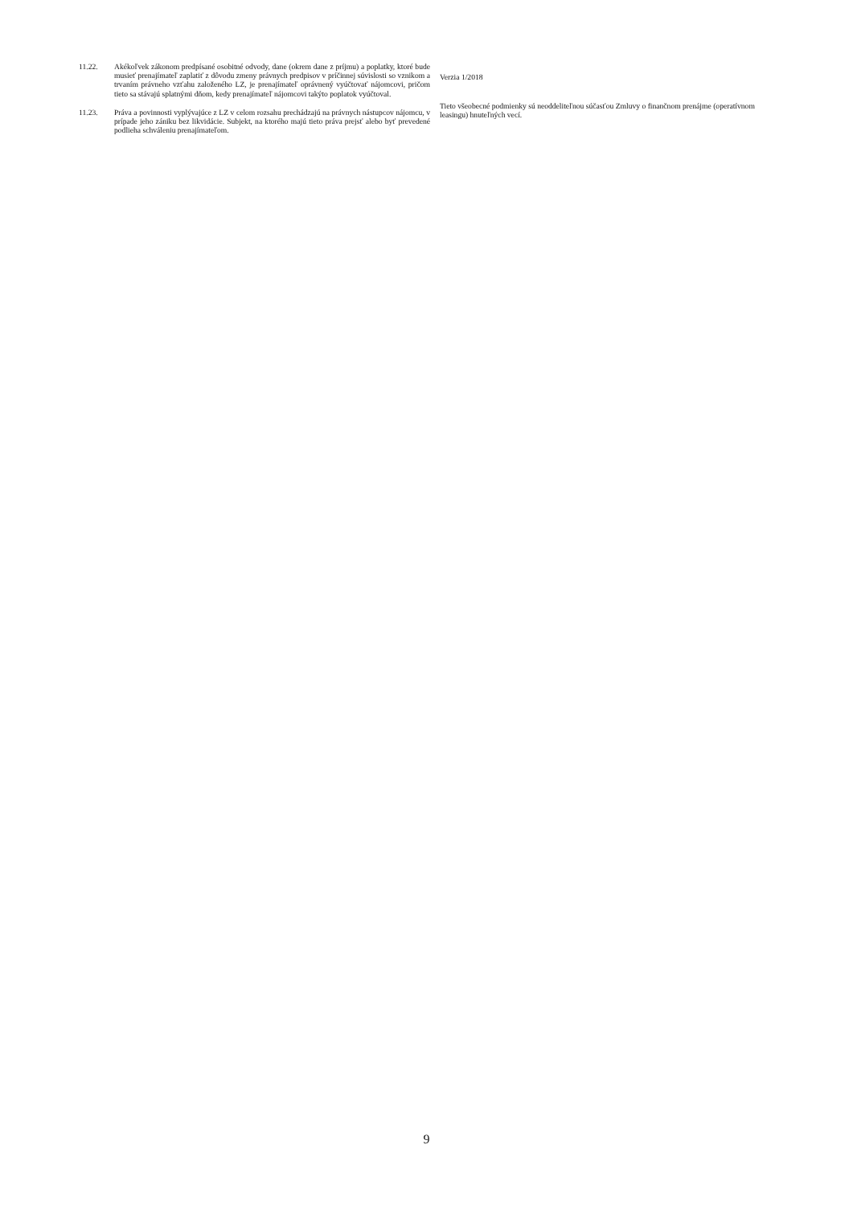11.22. Akékoľvek zákonom predpísané osobitné odvody, dane (okrem dane z príjmu) a poplatky, ktoré bude musieť prenajímateľ zaplatiť z dôvodu zmeny právnych predpisov v príčinnej súvislosti so vznikom a trvaním právneho vzťahu založeného LZ, je prenajímateľ oprávnený vyúčtovať nájomcovi, pričom tieto sa stávajú splatnými dňom, kedy prenajímateľ nájomcovi takýto poplatok vyúčtoval.
11.23. Práva a povinnosti vyplývajúce z LZ v celom rozsahu prechádzajú na právnych nástupcov nájomcu, v prípade jeho zániku bez likvidácie. Subjekt, na ktorého majú tieto práva prejsť alebo byť prevedené podlieha schváleniu prenajímateľom.
Verzia 1/2018
Tieto všeobecné podmienky sú neoddeliteľnou súčasťou Zmluvy o finančnom prenájme (operatívnom leasingu) hnuteľných vecí.
9